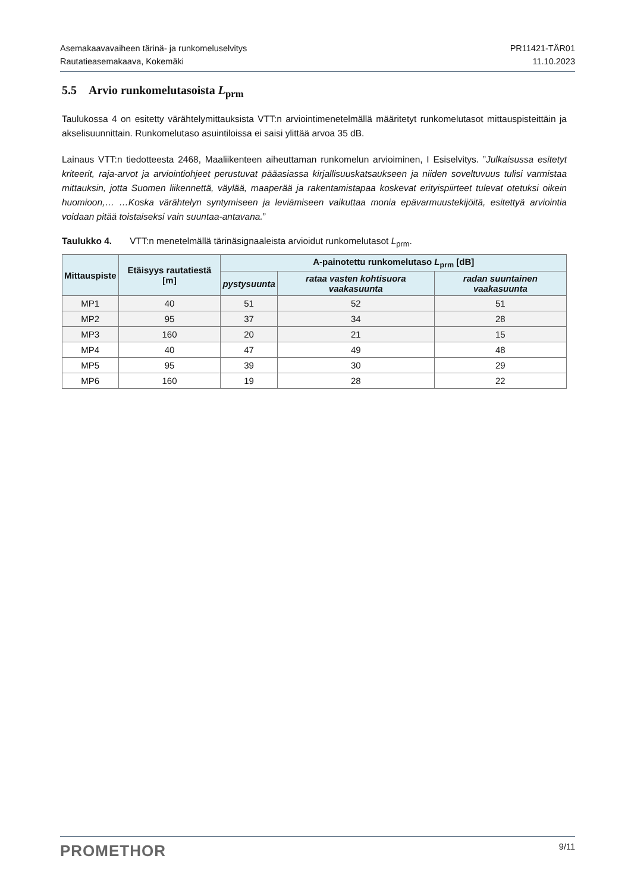Asemakaavavaiheen tärinä- ja runkomeluselvitys
Rautatieasemakaava, Kokemäki
PR11421-TÄR01
11.10.2023
5.5 Arvio runkomelutasoista L<sub>prm</sub>
Taulukossa 4 on esitetty värähtelymittauksista VTT:n arviointimenetelmällä määritetyt runkomelutasot mittauspisteittäin ja akselisuunnittain. Runkomelutaso asuintiloissa ei saisi ylittää arvoa 35 dB.
Lainaus VTT:n tiedotteesta 2468, Maaliikenteen aiheuttaman runkomelun arvioiminen, I Esiselvitys. ”Julkaisussa esitetyt kriteerit, raja-arvot ja arviointiohjeet perustuvat pääasiassa kirjallisuuskatsaukseen ja niiden soveltuvuus tulisi varmistaa mittauksin, jotta Suomen liikennettä, väylää, maaperää ja rakentamistapaa koskevat erityispiirteet tulevat otetuksi oikein huomioon,… …Koska värähtelyn syntymiseen ja leviämiseen vaikuttaa monia epävarmuustekijöitä, esitettyä arviointia voidaan pitää toistaiseksi vain suuntaa-antavana.”
Taulukko 4. VTT:n menetelmällä tärinäsignaaleista arvioidut runkomelutasot L<sub>prm</sub>.
| Mittauspiste | Etäisyys rautatiestä [m] | A-painotettu runkomelutaso L<sub>prm</sub> [dB] | | |
| --- | --- | --- | --- | --- |
| | | pystysuunta | rataa vasten kohtisuora vaakasuunta | radan suuntainen vaakasuunta |
| MP1 | 40 | 51 | 52 | 51 |
| MP2 | 95 | 37 | 34 | 28 |
| MP3 | 160 | 20 | 21 | 15 |
| MP4 | 40 | 47 | 49 | 48 |
| MP5 | 95 | 39 | 30 | 29 |
| MP6 | 160 | 19 | 28 | 22 |
PROMETHOR
9/11